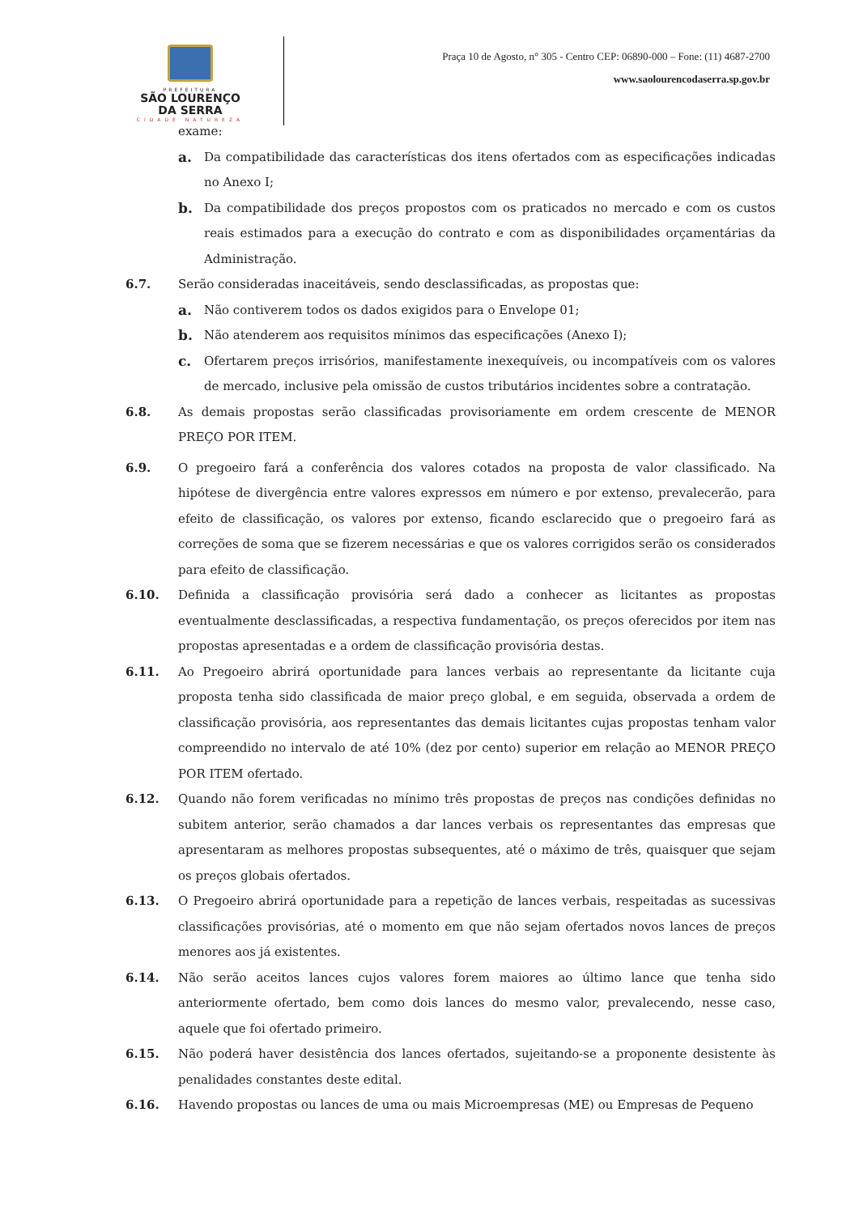PREFEITURA
SÃO LOURENÇO
DA SERRA
CIDADE NATUREZA
Praça 10 de Agosto, n° 305 - Centro CEP: 06890-000 – Fone: (11) 4687-2700
www.saolourencodaserra.sp.gov.br
exame:
a. Da compatibilidade das características dos itens ofertados com as especificações indicadas no Anexo I;
b. Da compatibilidade dos preços propostos com os praticados no mercado e com os custos reais estimados para a execução do contrato e com as disponibilidades orçamentárias da Administração.
6.7. Serão consideradas inaceitáveis, sendo desclassificadas, as propostas que:
a. Não contiverem todos os dados exigidos para o Envelope 01;
b. Não atenderem aos requisitos mínimos das especificações (Anexo I);
c. Ofertarem preços irrisórios, manifestamente inexequíveis, ou incompatíveis com os valores de mercado, inclusive pela omissão de custos tributários incidentes sobre a contratação.
6.8. As demais propostas serão classificadas provisoriamente em ordem crescente de MENOR PREÇO POR ITEM.
6.9. O pregoeiro fará a conferência dos valores cotados na proposta de valor classificado. Na hipótese de divergência entre valores expressos em número e por extenso, prevalecerão, para efeito de classificação, os valores por extenso, ficando esclarecido que o pregoeiro fará as correções de soma que se fizerem necessárias e que os valores corrigidos serão os considerados para efeito de classificação.
6.10. Definida a classificação provisória será dado a conhecer as licitantes as propostas eventualmente desclassificadas, a respectiva fundamentação, os preços oferecidos por item nas propostas apresentadas e a ordem de classificação provisória destas.
6.11. Ao Pregoeiro abrirá oportunidade para lances verbais ao representante da licitante cuja proposta tenha sido classificada de maior preço global, e em seguida, observada a ordem de classificação provisória, aos representantes das demais licitantes cujas propostas tenham valor compreendido no intervalo de até 10% (dez por cento) superior em relação ao MENOR PREÇO POR ITEM ofertado.
6.12. Quando não forem verificadas no mínimo três propostas de preços nas condições definidas no subitem anterior, serão chamados a dar lances verbais os representantes das empresas que apresentaram as melhores propostas subsequentes, até o máximo de três, quaisquer que sejam os preços globais ofertados.
6.13. O Pregoeiro abrirá oportunidade para a repetição de lances verbais, respeitadas as sucessivas classificações provisórias, até o momento em que não sejam ofertados novos lances de preços menores aos já existentes.
6.14. Não serão aceitos lances cujos valores forem maiores ao último lance que tenha sido anteriormente ofertado, bem como dois lances do mesmo valor, prevalecendo, nesse caso, aquele que foi ofertado primeiro.
6.15. Não poderá haver desistência dos lances ofertados, sujeitando-se a proponente desistente às penalidades constantes deste edital.
6.16. Havendo propostas ou lances de uma ou mais Microempresas (ME) ou Empresas de Pequeno